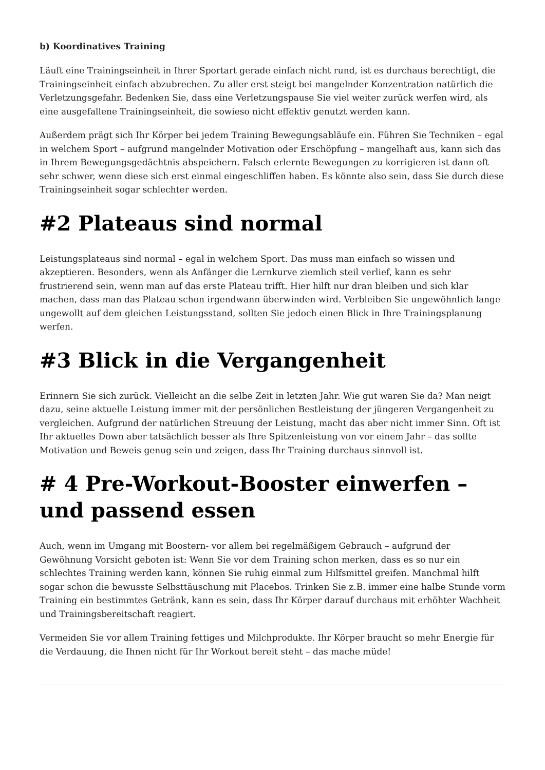b) Koordinatives Training
Läuft eine Trainingseinheit in Ihrer Sportart gerade einfach nicht rund, ist es durchaus berechtigt, die Trainingseinheit einfach abzubrechen. Zu aller erst steigt bei mangelnder Konzentration natürlich die Verletzungsgefahr. Bedenken Sie, dass eine Verletzungspause Sie viel weiter zurück werfen wird, als eine ausgefallene Trainingseinheit, die sowieso nicht effektiv genutzt werden kann.
Außerdem prägt sich Ihr Körper bei jedem Training Bewegungsabläufe ein. Führen Sie Techniken – egal in welchem Sport – aufgrund mangelnder Motivation oder Erschöpfung – mangelhaft aus, kann sich das in Ihrem Bewegungsgedächtnis abspeichern. Falsch erlernte Bewegungen zu korrigieren ist dann oft sehr schwer, wenn diese sich erst einmal eingeschliffen haben. Es könnte also sein, dass Sie durch diese Trainingseinheit sogar schlechter werden.
#2 Plateaus sind normal
Leistungsplateaus sind normal – egal in welchem Sport. Das muss man einfach so wissen und akzeptieren. Besonders, wenn als Anfänger die Lernkurve ziemlich steil verlief, kann es sehr frustrierend sein, wenn man auf das erste Plateau trifft. Hier hilft nur dran bleiben und sich klar machen, dass man das Plateau schon irgendwann überwinden wird. Verbleiben Sie ungewöhnlich lange ungewollt auf dem gleichen Leistungsstand, sollten Sie jedoch einen Blick in Ihre Trainingsplanung werfen.
#3 Blick in die Vergangenheit
Erinnern Sie sich zurück. Vielleicht an die selbe Zeit in letzten Jahr. Wie gut waren Sie da? Man neigt dazu, seine aktuelle Leistung immer mit der persönlichen Bestleistung der jüngeren Vergangenheit zu vergleichen. Aufgrund der natürlichen Streuung der Leistung, macht das aber nicht immer Sinn. Oft ist Ihr aktuelles Down aber tatsächlich besser als Ihre Spitzenleistung von vor einem Jahr – das sollte Motivation und Beweis genug sein und zeigen, dass Ihr Training durchaus sinnvoll ist.
# 4 Pre-Workout-Booster einwerfen – und passend essen
Auch, wenn im Umgang mit Boostern- vor allem bei regelmäßigem Gebrauch – aufgrund der Gewöhnung Vorsicht geboten ist: Wenn Sie vor dem Training schon merken, dass es so nur ein schlechtes Training werden kann, können Sie ruhig einmal zum Hilfsmittel greifen. Manchmal hilft sogar schon die bewusste Selbsttäuschung mit Placebos. Trinken Sie z.B. immer eine halbe Stunde vorm Training ein bestimmtes Getränk, kann es sein, dass Ihr Körper darauf durchaus mit erhöhter Wachheit und Trainingsbereitschaft reagiert.
Vermeiden Sie vor allem Training fettiges und Milchprodukte. Ihr Körper braucht so mehr Energie für die Verdauung, die Ihnen nicht für Ihr Workout bereit steht – das mache müde!